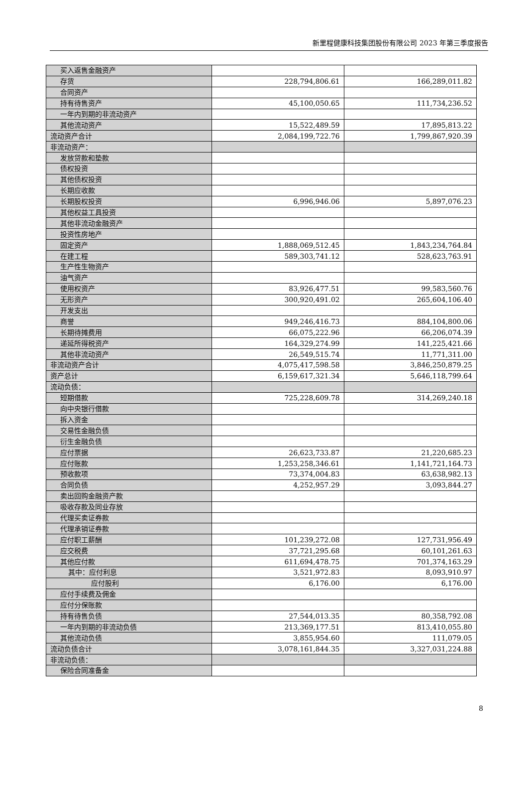新里程健康科技集团股份有限公司 2023 年第三季度报告
| 买入返售金融资产 | | |
| 存货 | 228,794,806.61 | 166,289,011.82 |
| 合同资产 | | |
| 持有待售资产 | 45,100,050.65 | 111,734,236.52 |
| 一年内到期的非流动资产 | | |
| 其他流动资产 | 15,522,489.59 | 17,895,813.22 |
| 流动资产合计 | 2,084,199,722.76 | 1,799,867,920.39 |
| 非流动资产： | | |
| 发放贷款和垫款 | | |
| 债权投资 | | |
| 其他债权投资 | | |
| 长期应收款 | | |
| 长期股权投资 | 6,996,946.06 | 5,897,076.23 |
| 其他权益工具投资 | | |
| 其他非流动金融资产 | | |
| 投资性房地产 | | |
| 固定资产 | 1,888,069,512.45 | 1,843,234,764.84 |
| 在建工程 | 589,303,741.12 | 528,623,763.91 |
| 生产性生物资产 | | |
| 油气资产 | | |
| 使用权资产 | 83,926,477.51 | 99,583,560.76 |
| 无形资产 | 300,920,491.02 | 265,604,106.40 |
| 开发支出 | | |
| 商誉 | 949,246,416.73 | 884,104,800.06 |
| 长期待摊费用 | 66,075,222.96 | 66,206,074.39 |
| 递延所得税资产 | 164,329,274.99 | 141,225,421.66 |
| 其他非流动资产 | 26,549,515.74 | 11,771,311.00 |
| 非流动资产合计 | 4,075,417,598.58 | 3,846,250,879.25 |
| 资产总计 | 6,159,617,321.34 | 5,646,118,799.64 |
| 流动负债： | | |
| 短期借款 | 725,228,609.78 | 314,269,240.18 |
| 向中央银行借款 | | |
| 拆入资金 | | |
| 交易性金融负债 | | |
| 衍生金融负债 | | |
| 应付票据 | 26,623,733.87 | 21,220,685.23 |
| 应付账款 | 1,253,258,346.61 | 1,141,721,164.73 |
| 预收款项 | 73,374,004.83 | 63,638,982.13 |
| 合同负债 | 4,252,957.29 | 3,093,844.27 |
| 卖出回购金融资产款 | | |
| 吸收存款及同业存放 | | |
| 代理买卖证券款 | | |
| 代理承销证券款 | | |
| 应付职工薪酬 | 101,239,272.08 | 127,731,956.49 |
| 应交税费 | 37,721,295.68 | 60,101,261.63 |
| 其他应付款 | 611,694,478.75 | 701,374,163.29 |
| 其中：应付利息 | 3,521,972.83 | 8,093,910.97 |
| 应付股利 | 6,176.00 | 6,176.00 |
| 应付手续费及佣金 | | |
| 应付分保账款 | | |
| 持有待售负债 | 27,544,013.35 | 80,358,792.08 |
| 一年内到期的非流动负债 | 213,369,177.51 | 813,410,055.80 |
| 其他流动负债 | 3,855,954.60 | 111,079.05 |
| 流动负债合计 | 3,078,161,844.35 | 3,327,031,224.88 |
| 非流动负债： | | |
| 保险合同准备金 | | |
8